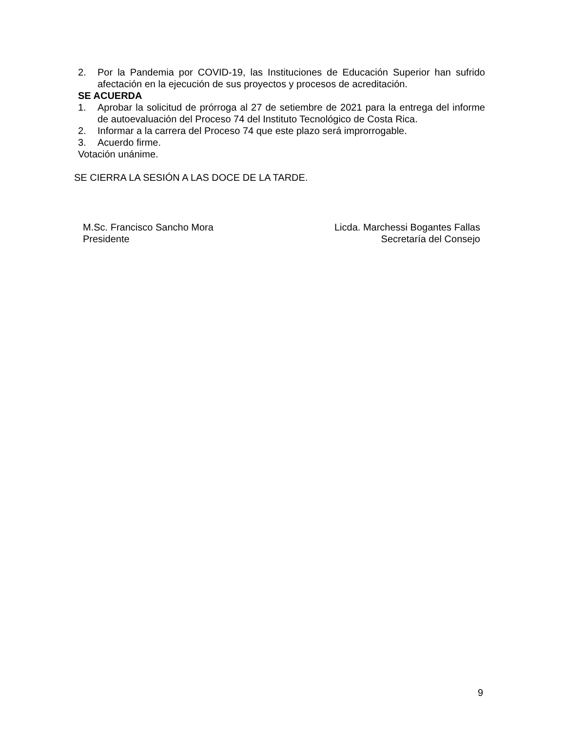2. Por la Pandemia por COVID-19, las Instituciones de Educación Superior han sufrido afectación en la ejecución de sus proyectos y procesos de acreditación.
SE ACUERDA
1. Aprobar la solicitud de prórroga al 27 de setiembre de 2021 para la entrega del informe de autoevaluación del Proceso 74 del Instituto Tecnológico de Costa Rica.
2. Informar a la carrera del Proceso 74 que este plazo será improrrogable.
3. Acuerdo firme.
Votación unánime.
SE CIERRA LA SESIÓN A LAS DOCE DE LA TARDE.
M.Sc. Francisco Sancho Mora
Presidente
Licda. Marchessi Bogantes Fallas
Secretaría del Consejo
9